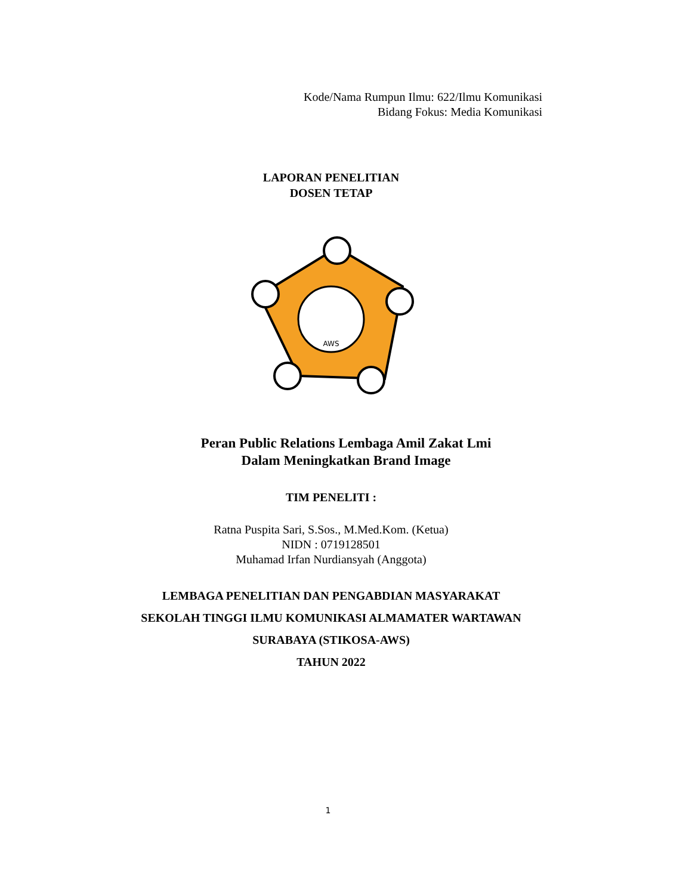Kode/Nama Rumpun Ilmu: 622/Ilmu Komunikasi
Bidang Fokus: Media Komunikasi
LAPORAN PENELITIAN
DOSEN TETAP
AWS
Peran Public Relations Lembaga Amil Zakat Lmi
Dalam Meningkatkan Brand Image
TIM PENELITI :
Ratna Puspita Sari, S.Sos., M.Med.Kom. (Ketua)
NIDN : 0719128501
Muhamad Irfan Nurdiansyah (Anggota)
LEMBAGA PENELITIAN DAN PENGABDIAN MASYARAKAT
SEKOLAH TINGGI ILMU KOMUNIKASI ALMAMATER WARTAWAN
SURABAYA (STIKOSA-AWS)
TAHUN 2022
1